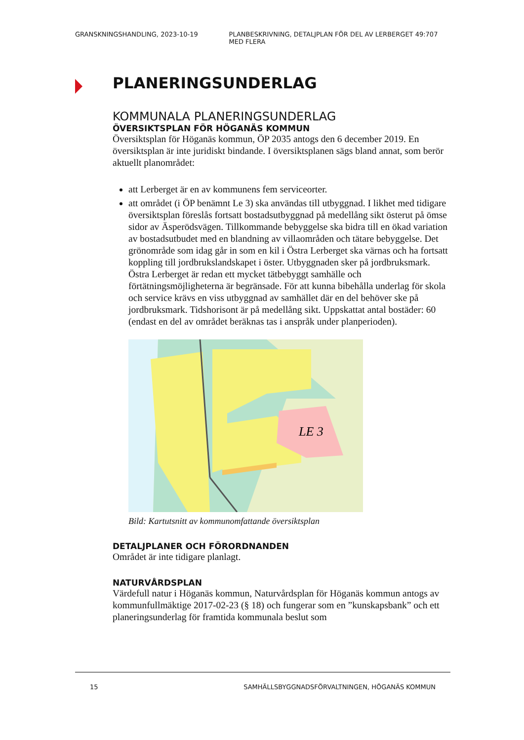GRANSKNINGSHANDLING, 2023-10-19 PLANBESKRIVNING, DETALJPLAN FÖR DEL AV LERBERGET 49:707 MED FLERA
PLANERINGSUNDERLAG
KOMMUNALA PLANERINGSUNDERLAG
ÖVERSIKTSPLAN FÖR HÖGANÄS KOMMUN
Översiktsplan för Höganäs kommun, ÖP 2035 antogs den 6 december 2019. En översiktsplan är inte juridiskt bindande. I översiktsplanen sägs bland annat, som berör aktuellt planområdet:
att Lerberget är en av kommunens fem serviceorter.
att området (i ÖP benämnt Le 3) ska användas till utbyggnad. I likhet med tidigare översiktsplan föreslås fortsatt bostadsutbyggnad på medellång sikt österut på ömse sidor av Äsperödsvägen. Tillkommande bebyggelse ska bidra till en ökad variation av bostadsutbudet med en blandning av villaområden och tätare bebyggelse. Det grönområde som idag går in som en kil i Östra Lerberget ska värnas och ha fortsatt koppling till jordbrukslandskapet i öster. Utbyggnaden sker på jordbruksmark. Östra Lerberget är redan ett mycket tätbebyggt samhälle och förtätningsmöjligheterna är begränsade. För att kunna bibehålla underlag för skola och service krävs en viss utbyggnad av samhället där en del behöver ske på jordbruksmark. Tidshorisont är på medellång sikt. Uppskattat antal bostäder: 60 (endast en del av området beräknas tas i anspråk under planperioden).
LE 3
Bild: Kartutsnitt av kommunomfattande översiktsplan
DETALJPLANER OCH FÖRORDNANDEN
Området är inte tidigare planlagt.
NATURVÅRDSPLAN
Värdefull natur i Höganäs kommun, Naturvårdsplan för Höganäs kommun antogs av kommunfullmäktige 2017-02-23 (§ 18) och fungerar som en ”kunskapsbank” och ett planeringsunderlag för framtida kommunala beslut som
15 SAMHÄLLSBYGGNADSFÖRVALTNINGEN, HÖGANÄS KOMMUN